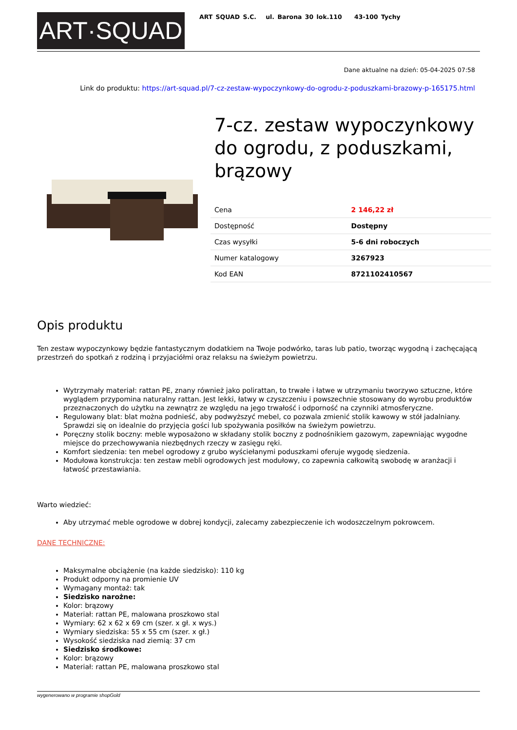ART·SQUAD
ART SQUAD S.C. ul. Barona 30 lok.110 43-100 Tychy
Dane aktualne na dzień: 05-04-2025 07:58
Link do produktu: https://art-squad.pl/7-cz-zestaw-wypoczynkowy-do-ogrodu-z-poduszkami-brazowy-p-165175.html
7-cz. zestaw wypoczynkowy do ogrodu, z poduszkami, brązowy
| Cena | 2 146,22 zł |
| Dostępność | Dostępny |
| Czas wysyłki | 5-6 dni roboczych |
| Numer katalogowy | 3267923 |
| Kod EAN | 8721102410567 |
Opis produktu
Ten zestaw wypoczynkowy będzie fantastycznym dodatkiem na Twoje podwórko, taras lub patio, tworząc wygodną i zachęcającą przestrzeń do spotkań z rodziną i przyjaciółmi oraz relaksu na świeżym powietrzu.
Wytrzymały materiał: rattan PE, znany również jako polirattan, to trwałe i łatwe w utrzymaniu tworzywo sztuczne, które wyglądem przypomina naturalny rattan. Jest lekki, łatwy w czyszczeniu i powszechnie stosowany do wyrobu produktów przeznaczonych do użytku na zewnątrz ze względu na jego trwałość i odporność na czynniki atmosferyczne.
Regulowany blat: blat można podnieść, aby podwyższyć mebel, co pozwala zmienić stolik kawowy w stół jadalniany. Sprawdzi się on idealnie do przyjęcia gości lub spożywania posiłków na świeżym powietrzu.
Poręczny stolik boczny: meble wyposażono w składany stolik boczny z podnośnikiem gazowym, zapewniając wygodne miejsce do przechowywania niezbędnych rzeczy w zasięgu ręki.
Komfort siedzenia: ten mebel ogrodowy z grubo wyściełanymi poduszkami oferuje wygodę siedzenia.
Modułowa konstrukcja: ten zestaw mebli ogrodowych jest modułowy, co zapewnia całkowitą swobodę w aranżacji i łatwość przestawiania.
Warto wiedzieć:
Aby utrzymać meble ogrodowe w dobrej kondycji, zalecamy zabezpieczenie ich wodoszczelnym pokrowcem.
DANE TECHNICZNE:
Maksymalne obciążenie (na każde siedzisko): 110 kg
Produkt odporny na promienie UV
Wymagany montaż: tak
Siedzisko narożne:
Kolor: brązowy
Materiał: rattan PE, malowana proszkowo stal
Wymiary: 62 x 62 x 69 cm (szer. x gł. x wys.)
Wymiary siedziska: 55 x 55 cm (szer. x gł.)
Wysokość siedziska nad ziemią: 37 cm
Siedzisko środkowe:
Kolor: brązowy
Materiał: rattan PE, malowana proszkowo stal
wygenerowano w programie shopGold